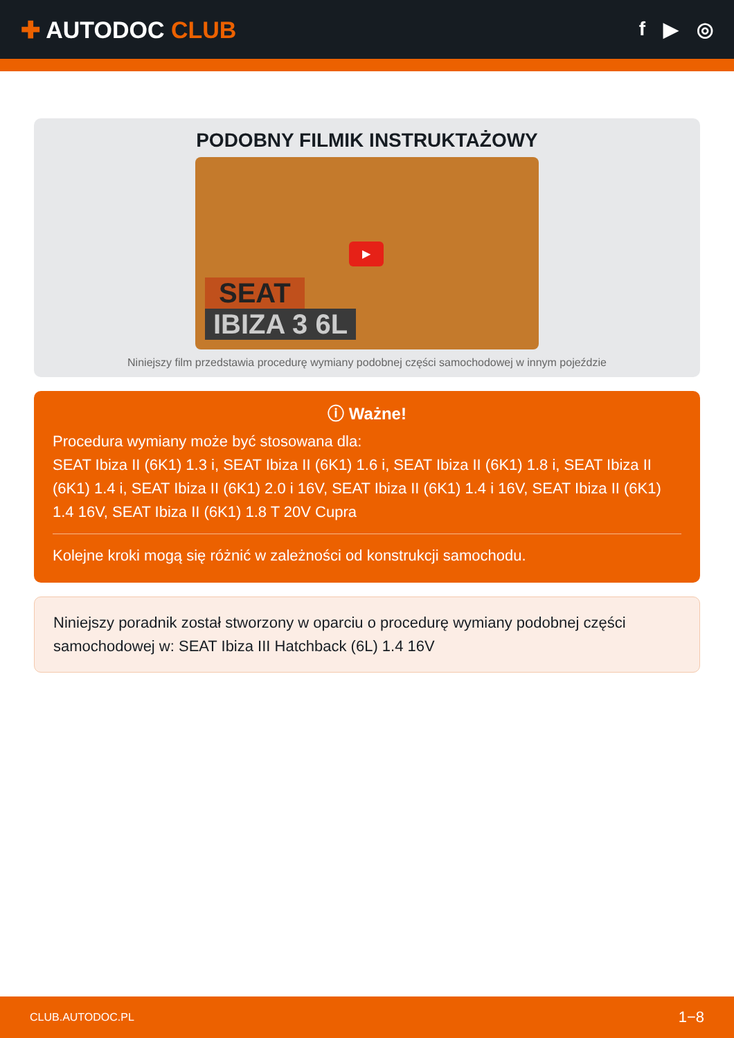✚ AUTODOC CLUB
f ▶ ◎
PODOBNY FILMIK INSTRUKTAŻOWY
▶
SEAT
IBIZA 3 6L
Niniejszy film przedstawia procedurę wymiany podobnej części samochodowej w innym pojeździe
ⓘ Ważne!
Procedura wymiany może być stosowana dla:
SEAT Ibiza II (6K1) 1.3 i, SEAT Ibiza II (6K1) 1.6 i, SEAT Ibiza II (6K1) 1.8 i, SEAT Ibiza II (6K1) 1.4 i, SEAT Ibiza II (6K1) 2.0 i 16V, SEAT Ibiza II (6K1) 1.4 i 16V, SEAT Ibiza II (6K1) 1.4 16V, SEAT Ibiza II (6K1) 1.8 T 20V Cupra
Kolejne kroki mogą się różnić w zależności od konstrukcji samochodu.
Niniejszy poradnik został stworzony w oparciu o procedurę wymiany podobnej części samochodowej w: SEAT Ibiza III Hatchback (6L) 1.4 16V
CLUB.AUTODOC.PL 1−8